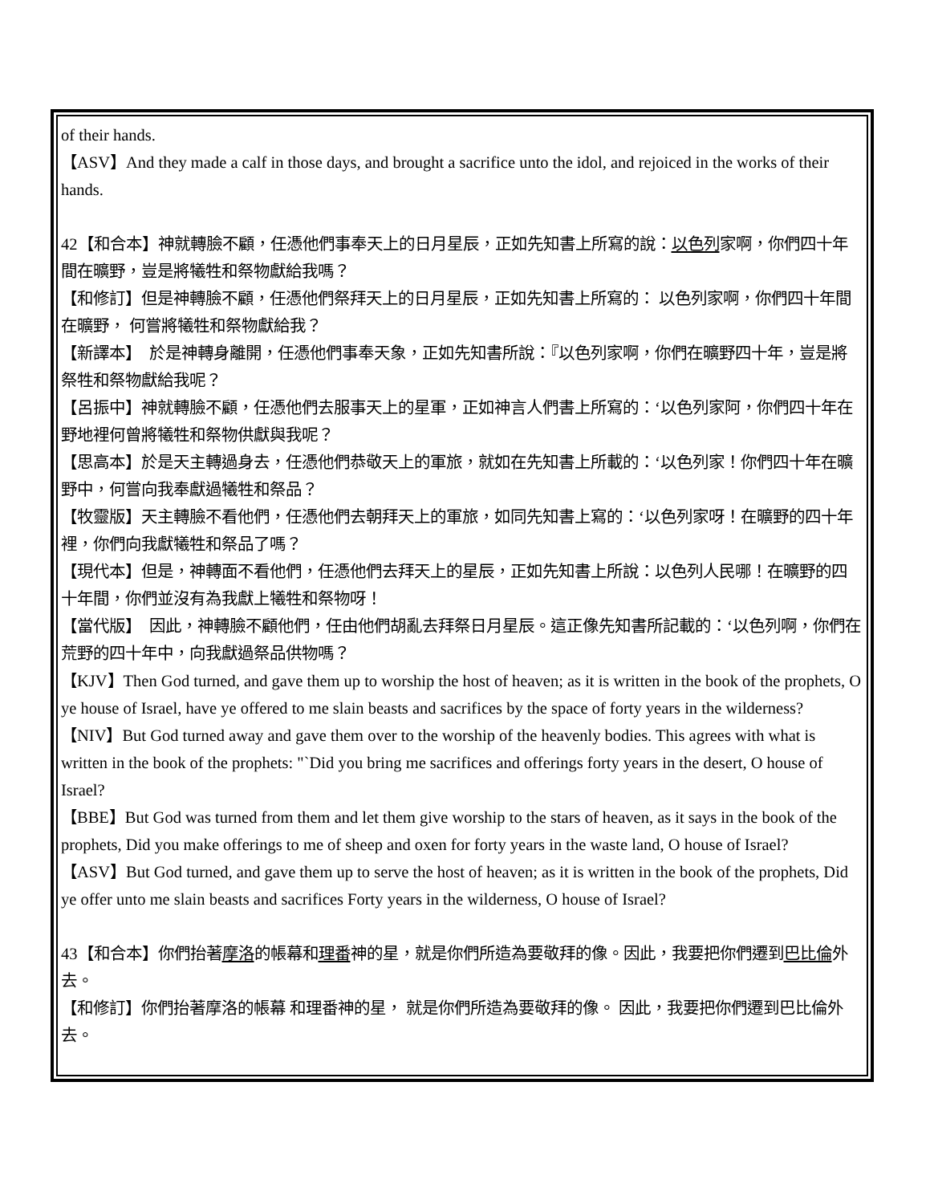of their hands.
【ASV】And they made a calf in those days, and brought a sacrifice unto the idol, and rejoiced in the works of their hands.
42【和合本】神就轉臉不顧，任憑他們事奉天上的日月星辰，正如先知書上所寫的說：以色列家啊，你們四十年間在曠野，豈是將犧牲和祭物獻給我嗎？
【和修訂】但是神轉臉不顧，任憑他們祭拜天上的日月星辰，正如先知書上所寫的： 以色列家啊，你們四十年間在曠野， 何嘗將犧牲和祭物獻給我？
【新譯本】　於是神轉身離開，任憑他們事奉天象，正如先知書所說：『以色列家啊，你們在曠野四十年，豈是將祭牲和祭物獻給我呢？
【呂振中】神就轉臉不顧，任憑他們去服事天上的星軍，正如神言人們書上所寫的：‘以色列家阿，你們四十年在野地裡何曾將犧牲和祭物供獻與我呢？
【思高本】於是天主轉過身去，任憑他們恭敬天上的軍旅，就如在先知書上所載的：‘以色列家！你們四十年在曠野中，何嘗向我奉獻過犧牲和祭品？
【牧靈版】天主轉臉不看他們，任憑他們去朝拜天上的軍旅，如同先知書上寫的：‘以色列家呀！在曠野的四十年裡，你們向我獻犧牲和祭品了嗎？
【現代本】但是，神轉面不看他們，任憑他們去拜天上的星辰，正如先知書上所說：以色列人民哪！在曠野的四十年間，你們並沒有為我獻上犧牲和祭物呀！
【當代版】　因此，神轉臉不顧他們，任由他們胡亂去拜祭日月星辰。這正像先知書所記載的：‘以色列啊，你們在荒野的四十年中，向我獻過祭品供物嗎？
【KJV】Then God turned, and gave them up to worship the host of heaven; as it is written in the book of the prophets, O ye house of Israel, have ye offered to me slain beasts and sacrifices by the space of forty years in the wilderness?
【NIV】But God turned away and gave them over to the worship of the heavenly bodies. This agrees with what is written in the book of the prophets: "`Did you bring me sacrifices and offerings forty years in the desert, O house of Israel?
【BBE】But God was turned from them and let them give worship to the stars of heaven, as it says in the book of the prophets, Did you make offerings to me of sheep and oxen for forty years in the waste land, O house of Israel?
【ASV】But God turned, and gave them up to serve the host of heaven; as it is written in the book of the prophets, Did ye offer unto me slain beasts and sacrifices Forty years in the wilderness, O house of Israel?
43【和合本】你們抬著摩洛的帳幕和理番神的星，就是你們所造為要敬拜的像。因此，我要把你們遷到巴比倫外去。
【和修訂】你們抬著摩洛的帳幕 和理番神的星， 就是你們所造為要敬拜的像。 因此，我要把你們遷到巴比倫外去。